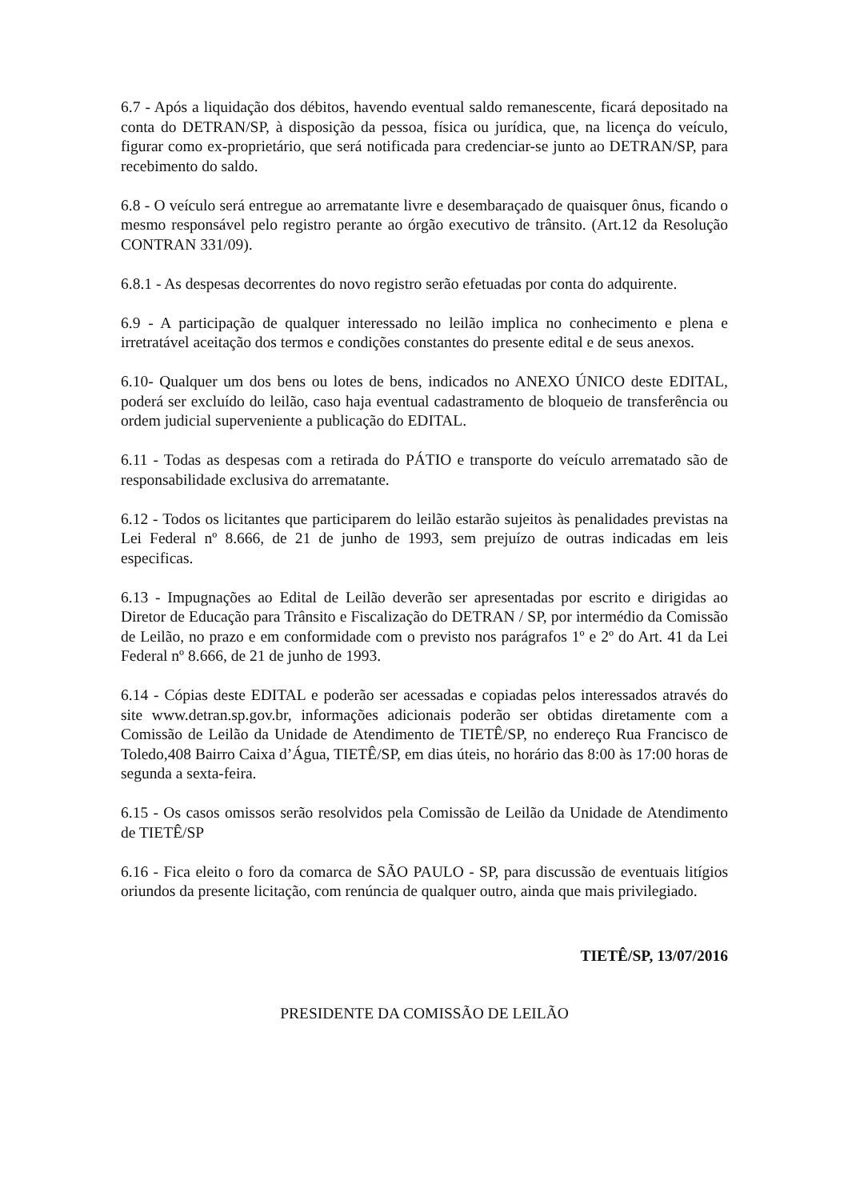6.7 - Após a liquidação dos débitos, havendo eventual saldo remanescente, ficará depositado na conta do DETRAN/SP, à disposição da pessoa, física ou jurídica, que, na licença do veículo, figurar como ex-proprietário, que será notificada para credenciar-se junto ao DETRAN/SP, para recebimento do saldo.
6.8 - O veículo será entregue ao arrematante livre e desembaraçado de quaisquer ônus, ficando o mesmo responsável pelo registro perante ao órgão executivo de trânsito. (Art.12 da Resolução CONTRAN 331/09).
6.8.1 - As despesas decorrentes do novo registro serão efetuadas por conta do adquirente.
6.9 - A participação de qualquer interessado no leilão implica no conhecimento e plena e irretratável aceitação dos termos e condições constantes do presente edital e de seus anexos.
6.10- Qualquer um dos bens ou lotes de bens, indicados no ANEXO ÚNICO deste EDITAL, poderá ser excluído do leilão, caso haja eventual cadastramento de bloqueio de transferência ou ordem judicial superveniente a publicação do EDITAL.
6.11 - Todas as despesas com a retirada do PÁTIO e transporte do veículo arrematado são de responsabilidade exclusiva do arrematante.
6.12 - Todos os licitantes que participarem do leilão estarão sujeitos às penalidades previstas na Lei Federal nº 8.666, de 21 de junho de 1993, sem prejuízo de outras indicadas em leis especificas.
6.13 - Impugnações ao Edital de Leilão deverão ser apresentadas por escrito e dirigidas ao Diretor de Educação para Trânsito e Fiscalização do DETRAN / SP, por intermédio da Comissão de Leilão, no prazo e em conformidade com o previsto nos parágrafos 1º e 2º do Art. 41 da Lei Federal nº 8.666, de 21 de junho de 1993.
6.14 - Cópias deste EDITAL e poderão ser acessadas e copiadas pelos interessados através do site www.detran.sp.gov.br, informações adicionais poderão ser obtidas diretamente com a Comissão de Leilão da Unidade de Atendimento de TIETÊ/SP, no endereço Rua Francisco de Toledo,408 Bairro Caixa d’Água, TIETÊ/SP, em dias úteis, no horário das 8:00 às 17:00 horas de segunda a sexta-feira.
6.15 - Os casos omissos serão resolvidos pela Comissão de Leilão da Unidade de Atendimento de TIETÊ/SP
6.16 - Fica eleito o foro da comarca de SÃO PAULO - SP, para discussão de eventuais litígios oriundos da presente licitação, com renúncia de qualquer outro, ainda que mais privilegiado.
TIETÊ/SP, 13/07/2016
PRESIDENTE DA COMISSÃO DE LEILÃO